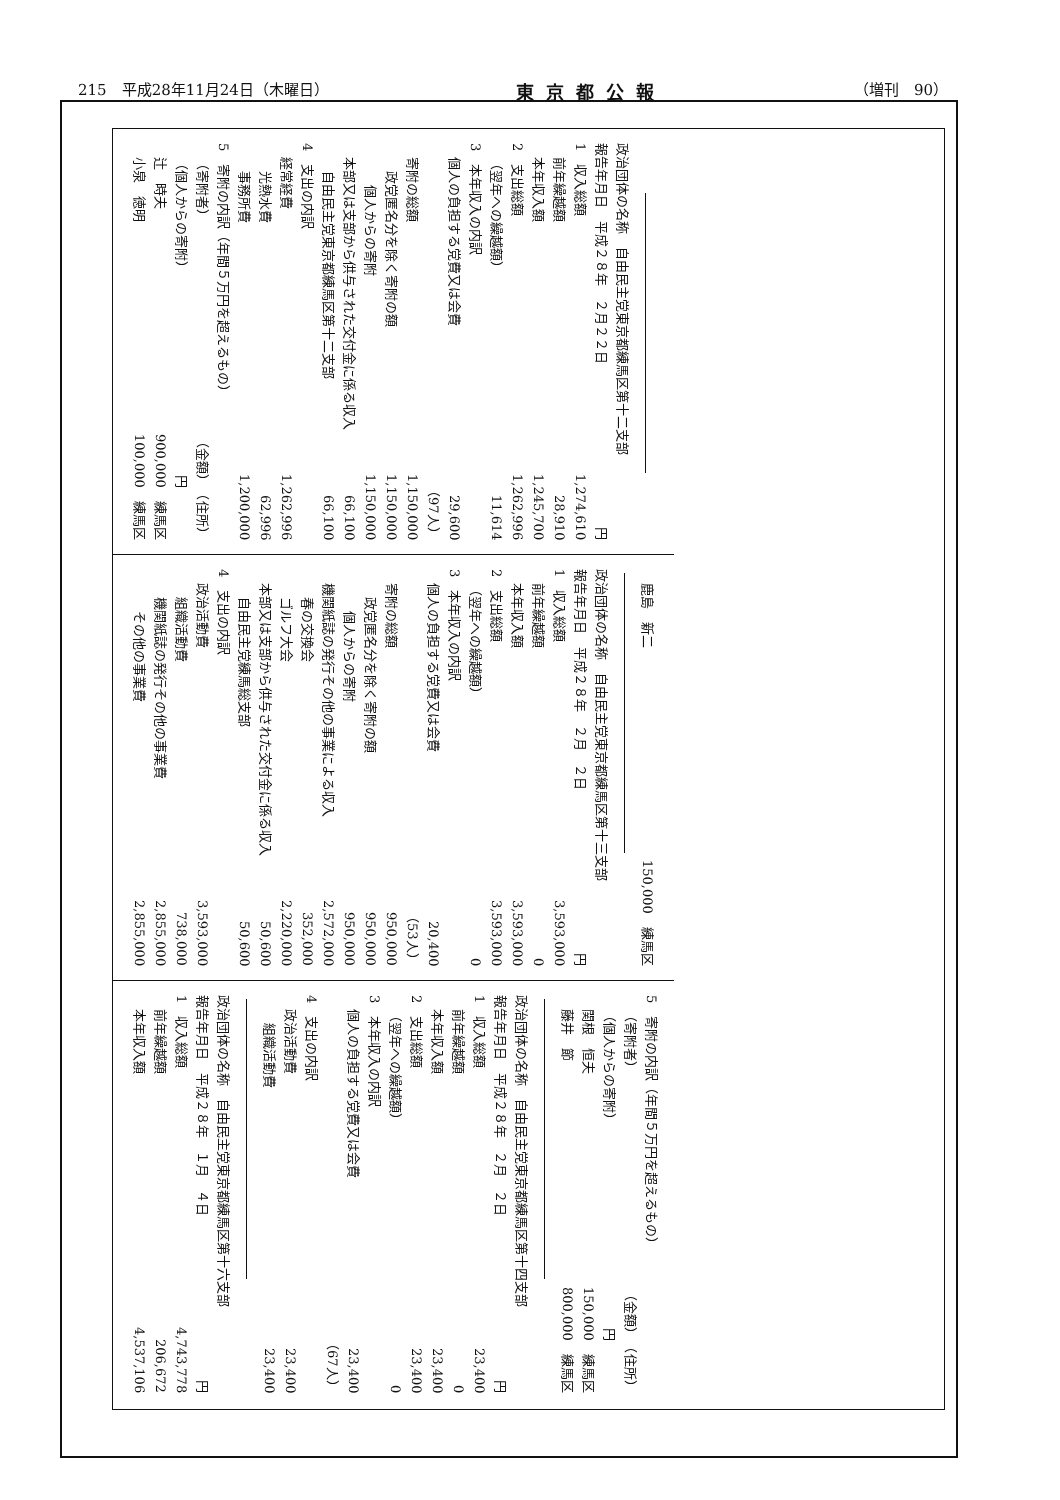215　平成28年11月24日（木曜日） 東京都公報 （増刊　90）
政治団体の名称　自由民主党東京都練馬区第十二支部
報告年月日　平成２８年　２月２２日 円
1　収入総額 1,274,610
前年繰越額 28,910
本年収入額 1,245,700
2　支出総額 1,262,996
（翌年への繰越額） 11,614
3　本年収入の内訳
個人の負担する党費又は会費 29,600
（97人）
寄附の総額 1,150,000
政党匿名分を除く寄附の額 1,150,000
個人からの寄附 1,150,000
本部又は支部から供与された交付金に係る収入 66,100
自由民主党東京都練馬区第十二支部 66,100
4　支出の内訳
経常経費 1,262,996
光熱水費 62,996
事務所費 1,200,000
5　寄附の内訳（年間５万円を超えるもの）
（寄附者） （金額）　（住所）
（個人からの寄附） 円　　　　
辻　時夫 900,000　練馬区
小泉　徳明 100,000　練馬区
鹿島　新二 150,000　練馬区
政治団体の名称　自由民主党東京都練馬区第十三支部
報告年月日　平成２８年　２月　２日 円
1　収入総額 3,593,000
前年繰越額 0
本年収入額 3,593,000
2　支出総額 3,593,000
（翌年への繰越額） 0
3　本年収入の内訳
個人の負担する党費又は会費 20,400
（53人）
寄附の総額 950,000
政党匿名分を除く寄附の額 950,000
個人からの寄附 950,000
機関紙誌の発行その他の事業による収入 2,572,000
春の交換会 352,000
ゴルフ大会 2,220,000
本部又は支部から供与された交付金に係る収入 50,600
自由民主党練馬総支部 50,600
4　支出の内訳
政治活動費 3,593,000
組織活動費 738,000
機関紙誌の発行その他の事業費 2,855,000
その他の事業費 2,855,000
5　寄附の内訳（年間５万円を超えるもの）
（寄附者） （金額）　（住所）
（個人からの寄附） 円　　　　
関根　恒夫 150,000　練馬区
藤井　節 800,000　練馬区
政治団体の名称　自由民主党東京都練馬区第十四支部
報告年月日　平成２８年　２月　２日 円
1　収入総額 23,400
前年繰越額 0
本年収入額 23,400
2　支出総額 23,400
（翌年への繰越額） 0
3　本年収入の内訳
個人の負担する党費又は会費 23,400
（67人）
4　支出の内訳
政治活動費 23,400
組織活動費 23,400
政治団体の名称　自由民主党東京都練馬区第十六支部
報告年月日　平成２８年　１月　４日 円
1　収入総額 4,743,778
前年繰越額 206,672
本年収入額 4,537,106